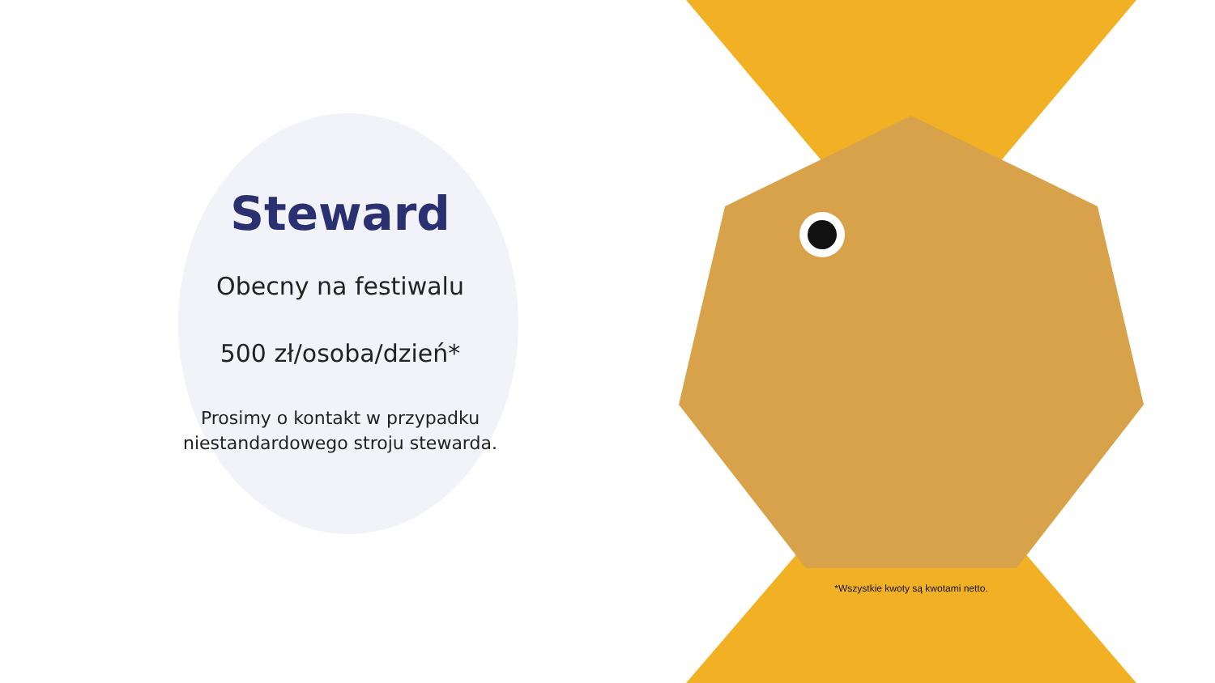Steward
Obecny na festiwalu
500 zł/osoba/dzień*
Prosimy o kontakt w przypadku niestandardowego stroju stewarda.
*Wszystkie kwoty są kwotami netto.